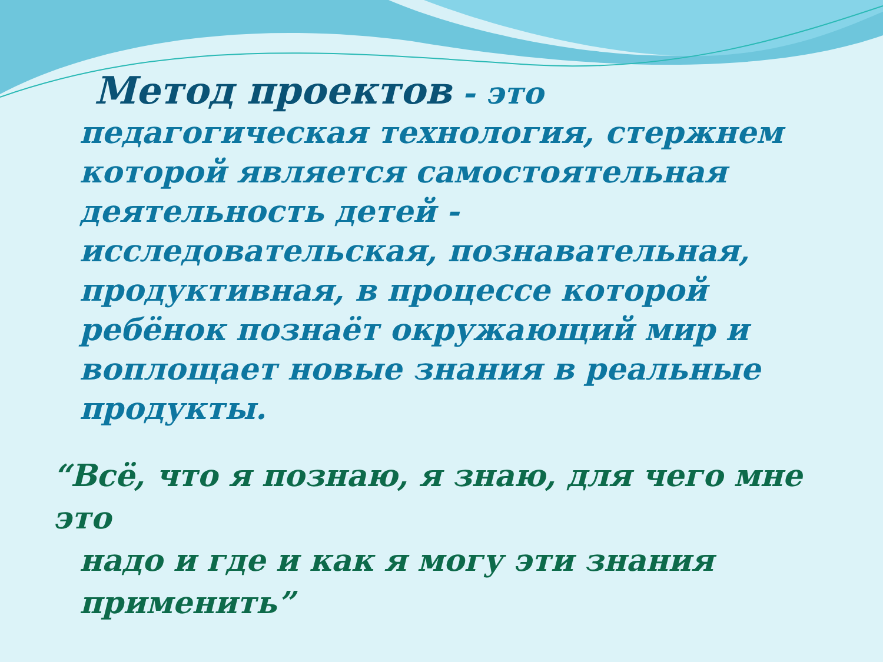Метод проектов - это педагогическая технология, стержнем которой является самостоятельная деятельность детей - исследовательская, познавательная, продуктивная, в процессе которой ребёнок познаёт окружающий мир и воплощает новые знания в реальные продукты.
“Всё, что я познаю, я знаю, для чего мне это
надо и где и как я могу эти знания применить”